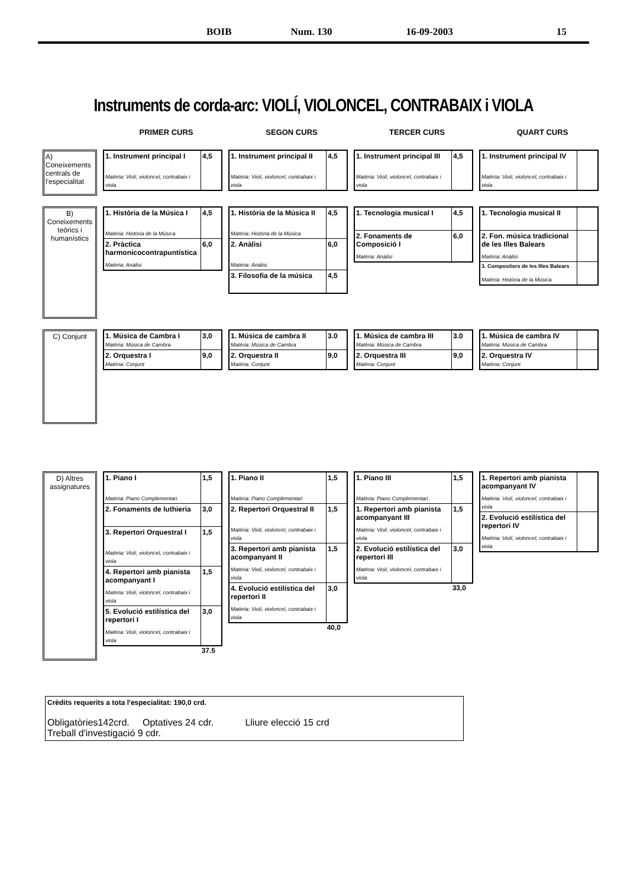BOIB Num. 130 16-09-2003 15
Instruments de corda-arc: VIOLÍ, VIOLONCEL, CONTRABAIX i VIOLA
PRIMER CURS SEGON CURS TERCER CURS QUART CURS
A) Coneixements centrals de l'especialitat
| 1. Instrument principal I Matèria: Violí, violoncel, contrabaix i viola | 4,5 |
| 1. Instrument principal II Matèria: Violí, violoncel, contrabaix i viola | 4,5 |
| 1. Instrument principal III Matèria: Violí, violoncel, contrabaix i viola | 4,5 |
| 1. Instrument principal IV Matèria: Violí, violoncel, contrabaix i viola | |
B) Coneixements teòrics i humanístics
| 1. Història de la Música I Matèria: Història de la Música | 4,5 |
| 2. Pràctica harmonicocontrapuntística Matèria: Anàlisi | 6,0 |
| 1. Història de la Música II Matèria: Història de la Música | 4,5 |
| 2. Anàlisi Matèria: Anàlisi | 6,0 |
| 3. Filosofia de la música | 4,5 |
| 1. Tecnologia musical I | 4,5 |
| 2. Fonaments de Composició I Matèria: Anàlisi | 6,0 |
| 1. Tecnologia musical II | |
| 2. Fon. música tradicional de les Illes Balears Matèria: Anàlisi | |
| 3. Compositors de les Illes Balears Matèria: Història de la Música | |
C) Conjunt
| 1. Música de Cambra I Matèria: Música de Cambra | 3,0 |
| 2. Orquestra I Matèria: Conjunt | 9,0 |
| 1. Música de cambra II Matèria: Música de Cambra | 3.0 |
| 2. Orquestra II Matèria: Conjunt | 9,0 |
| 1. Música de cambra III Matèria: Música de Cambra | 3.0 |
| 2. Orquestra III Matèria: Conjunt | 9,0 |
| 1. Música de cambra IV Matèria: Música de Cambra | |
| 2. Orquestra IV Matèria: Conjunt | |
D) Altres assignatures
| 1. Piano I Matèria: Piano Complementari | 1,5 |
| 2. Fonaments de luthieria | 3,0 |
| 3. Repertori Orquestral I Matèria: Violí, violoncel, contrabaix i viola | 1,5 |
| 4. Repertori amb pianista acompanyant I Matèria: Violí, violoncel, contrabaix i viola | 1,5 |
| 5. Evolució estilística del repertori I Matèria: Violí, violoncel, contrabaix i viola | 3,0 |
37.5
| 1. Piano II Matèria: Piano Complementari | 1,5 |
| 2. Repertori Orquestral II Matèria: Violí, violoncel, contrabaix i viola | 1,5 |
| 3. Repertori amb pianista acompanyant II Matèria: Violí, violoncel, contrabaix i viola | 1,5 |
| 4. Evolució estilística del repertori II Matèria: Violí, violoncel, contrabaix i viola | 3,0 |
40,0
| 1. Piano III Matèria: Piano Complementari | 1,5 |
| 1. Repertori amb pianista acompanyant III Matèria: Violí, violoncel, contrabaix i viola | 1,5 |
| 2. Evolució estilística del repertori III Matèria: Violí, violoncel, contrabaix i viola | 3,0 |
33,0
| 1. Repertori amb pianista acompanyant IV Matèria: Violí, violoncel, contrabaix i viola | |
| 2. Evolució estilística del repertori IV Matèria: Violí, violoncel, contrabaix i viola | |
Crèdits requerits a tota l'especialitat: 190,0 crd.
Obligatòries142crd. Optatives 24 cdr. Lliure elecció 15 crd
Treball d'investigació 9 cdr.